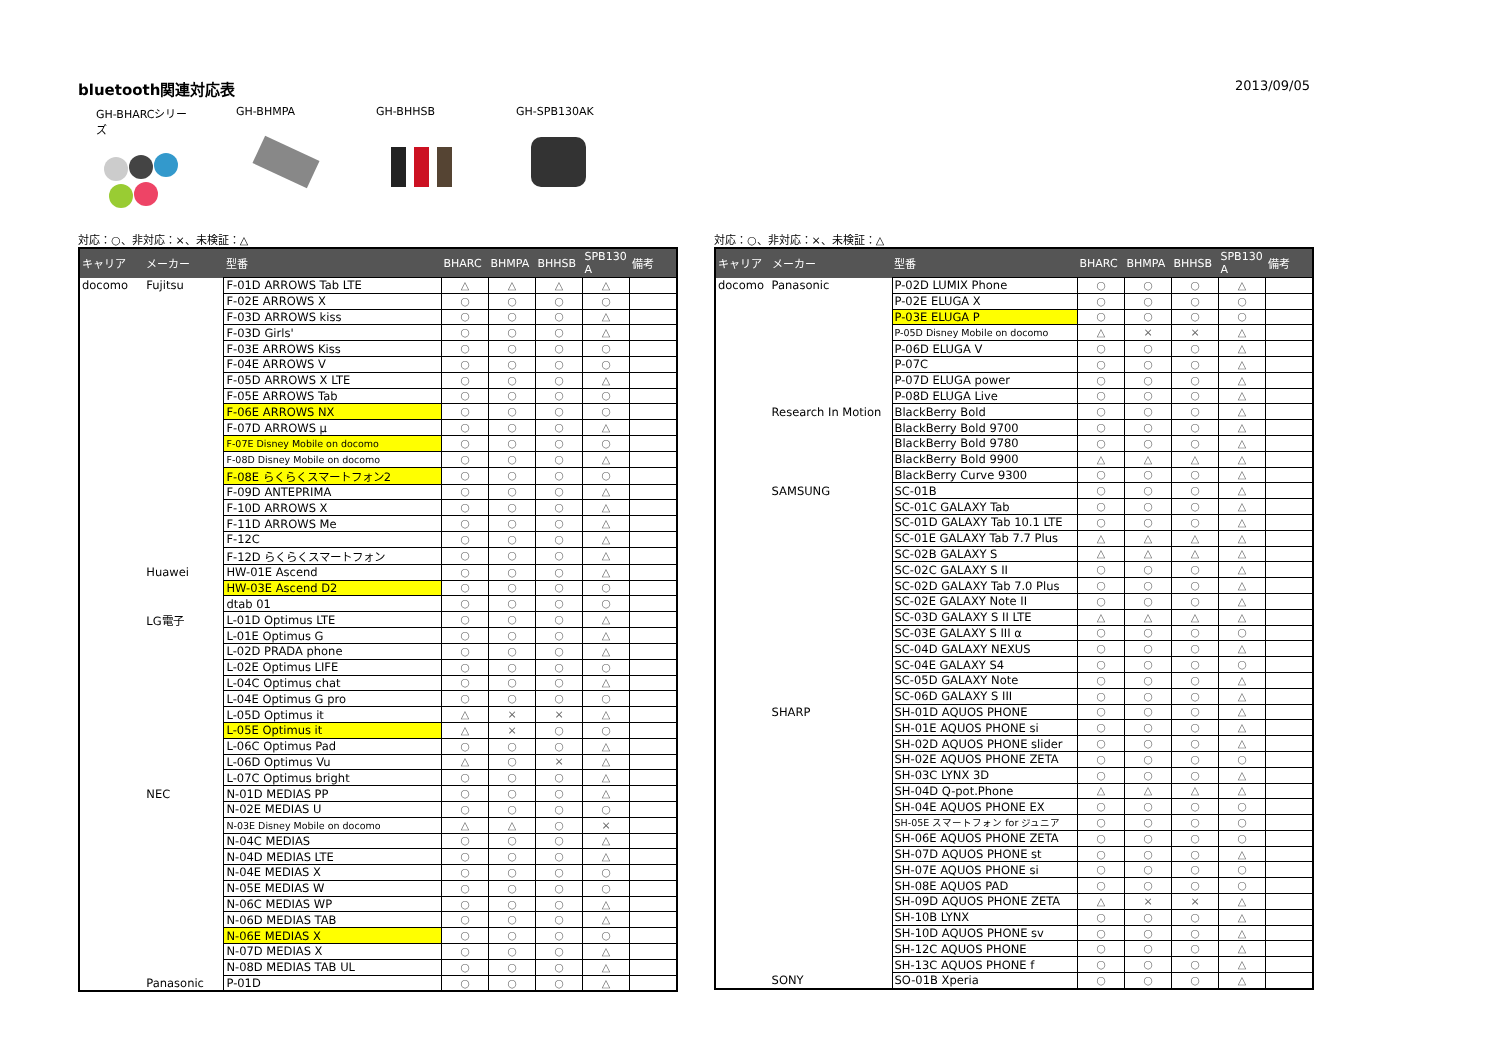bluetooth関連対応表 2013/09/05
GH-BHARCシリーズ GH-BHMPA GH-BHHSB GH-SPB130AK
対応：○、非対応：×、未検証：△
| キャリア | メーカー | 型番 | BHARC | BHMPA | BHHSB | SPB130 A | 備考 |
| --- | --- | --- | --- | --- | --- | --- | --- |
| docomo | Fujitsu | F-01D ARROWS Tab LTE | △ | △ | △ | △ | |
| | | F-02E ARROWS X | ○ | ○ | ○ | ○ | |
| | | F-03D ARROWS kiss | ○ | ○ | ○ | △ | |
| | | F-03D Girls' | ○ | ○ | ○ | △ | |
| | | F-03E ARROWS Kiss | ○ | ○ | ○ | ○ | |
| | | F-04E ARROWS V | ○ | ○ | ○ | ○ | |
| | | F-05D ARROWS X LTE | ○ | ○ | ○ | △ | |
| | | F-05E ARROWS Tab | ○ | ○ | ○ | ○ | |
| | | F-06E ARROWS NX | ○ | ○ | ○ | ○ | |
| | | F-07D ARROWS μ | ○ | ○ | ○ | △ | |
| | | F-07E Disney Mobile on docomo | ○ | ○ | ○ | ○ | |
| | | F-08D Disney Mobile on docomo | ○ | ○ | ○ | △ | |
| | | F-08E らくらくスマートフォン2 | ○ | ○ | ○ | ○ | |
| | | F-09D ANTEPRIMA | ○ | ○ | ○ | △ | |
| | | F-10D ARROWS X | ○ | ○ | ○ | △ | |
| | | F-11D ARROWS Me | ○ | ○ | ○ | △ | |
| | | F-12C | ○ | ○ | ○ | △ | |
| | | F-12D らくらくスマートフォン | ○ | ○ | ○ | △ | |
| | Huawei | HW-01E Ascend | ○ | ○ | ○ | △ | |
| | | HW-03E Ascend D2 | ○ | ○ | ○ | ○ | |
| | | dtab 01 | ○ | ○ | ○ | ○ | |
| | LG電子 | L-01D Optimus LTE | ○ | ○ | ○ | △ | |
| | | L-01E Optimus G | ○ | ○ | ○ | △ | |
| | | L-02D PRADA phone | ○ | ○ | ○ | △ | |
| | | L-02E Optimus LIFE | ○ | ○ | ○ | ○ | |
| | | L-04C Optimus chat | ○ | ○ | ○ | △ | |
| | | L-04E Optimus G pro | ○ | ○ | ○ | ○ | |
| | | L-05D Optimus it | △ | × | × | △ | |
| | | L-05E Optimus it | △ | × | ○ | ○ | |
| | | L-06C Optimus Pad | ○ | ○ | ○ | △ | |
| | | L-06D Optimus Vu | △ | ○ | × | △ | |
| | | L-07C Optimus bright | ○ | ○ | ○ | △ | |
| | NEC | N-01D MEDIAS PP | ○ | ○ | ○ | △ | |
| | | N-02E MEDIAS U | ○ | ○ | ○ | ○ | |
| | | N-03E Disney Mobile on docomo | △ | △ | ○ | × | |
| | | N-04C MEDIAS | ○ | ○ | ○ | △ | |
| | | N-04D MEDIAS LTE | ○ | ○ | ○ | △ | |
| | | N-04E MEDIAS X | ○ | ○ | ○ | ○ | |
| | | N-05E MEDIAS W | ○ | ○ | ○ | ○ | |
| | | N-06C MEDIAS WP | ○ | ○ | ○ | △ | |
| | | N-06D MEDIAS TAB | ○ | ○ | ○ | △ | |
| | | N-06E MEDIAS X | ○ | ○ | ○ | ○ | |
| | | N-07D MEDIAS X | ○ | ○ | ○ | △ | |
| | | N-08D MEDIAS TAB UL | ○ | ○ | ○ | △ | |
| | Panasonic | P-01D | ○ | ○ | ○ | △ | |
対応：○、非対応：×、未検証：△
| キャリア | メーカー | 型番 | BHARC | BHMPA | BHHSB | SPB130 A | 備考 |
| --- | --- | --- | --- | --- | --- | --- | --- |
| docomo | Panasonic | P-02D LUMIX Phone | ○ | ○ | ○ | △ | |
| | | P-02E ELUGA X | ○ | ○ | ○ | ○ | |
| | | P-03E ELUGA P | ○ | ○ | ○ | ○ | |
| | | P-05D Disney Mobile on docomo | △ | × | × | △ | |
| | | P-06D ELUGA V | ○ | ○ | ○ | △ | |
| | | P-07C | ○ | ○ | ○ | △ | |
| | | P-07D ELUGA power | ○ | ○ | ○ | △ | |
| | | P-08D ELUGA Live | ○ | ○ | ○ | △ | |
| | Research In Motion | BlackBerry Bold | ○ | ○ | ○ | △ | |
| | | BlackBerry Bold 9700 | ○ | ○ | ○ | △ | |
| | | BlackBerry Bold 9780 | ○ | ○ | ○ | △ | |
| | | BlackBerry Bold 9900 | △ | △ | △ | △ | |
| | | BlackBerry Curve 9300 | ○ | ○ | ○ | △ | |
| | SAMSUNG | SC-01B | ○ | ○ | ○ | △ | |
| | | SC-01C GALAXY Tab | ○ | ○ | ○ | △ | |
| | | SC-01D GALAXY Tab 10.1 LTE | ○ | ○ | ○ | △ | |
| | | SC-01E GALAXY Tab 7.7 Plus | △ | △ | △ | △ | |
| | | SC-02B GALAXY S | △ | △ | △ | △ | |
| | | SC-02C GALAXY S II | ○ | ○ | ○ | △ | |
| | | SC-02D GALAXY Tab 7.0 Plus | ○ | ○ | ○ | △ | |
| | | SC-02E GALAXY Note II | ○ | ○ | ○ | △ | |
| | | SC-03D GALAXY S II LTE | △ | △ | △ | △ | |
| | | SC-03E GALAXY S III α | ○ | ○ | ○ | ○ | |
| | | SC-04D GALAXY NEXUS | ○ | ○ | ○ | △ | |
| | | SC-04E GALAXY S4 | ○ | ○ | ○ | ○ | |
| | | SC-05D GALAXY Note | ○ | ○ | ○ | △ | |
| | | SC-06D GALAXY S III | ○ | ○ | ○ | △ | |
| | SHARP | SH-01D AQUOS PHONE | ○ | ○ | ○ | △ | |
| | | SH-01E AQUOS PHONE si | ○ | ○ | ○ | △ | |
| | | SH-02D AQUOS PHONE slider | ○ | ○ | ○ | △ | |
| | | SH-02E AQUOS PHONE ZETA | ○ | ○ | ○ | ○ | |
| | | SH-03C LYNX 3D | ○ | ○ | ○ | △ | |
| | | SH-04D Q-pot.Phone | △ | △ | △ | △ | |
| | | SH-04E AQUOS PHONE EX | ○ | ○ | ○ | ○ | |
| | | SH-05E スマートフォン for ジュニア | ○ | ○ | ○ | ○ | |
| | | SH-06E AQUOS PHONE ZETA | ○ | ○ | ○ | ○ | |
| | | SH-07D AQUOS PHONE st | ○ | ○ | ○ | △ | |
| | | SH-07E AQUOS PHONE si | ○ | ○ | ○ | ○ | |
| | | SH-08E AQUOS PAD | ○ | ○ | ○ | ○ | |
| | | SH-09D AQUOS PHONE ZETA | △ | × | × | △ | |
| | | SH-10B LYNX | ○ | ○ | ○ | △ | |
| | | SH-10D AQUOS PHONE sv | ○ | ○ | ○ | △ | |
| | | SH-12C AQUOS PHONE | ○ | ○ | ○ | △ | |
| | | SH-13C AQUOS PHONE f | ○ | ○ | ○ | △ | |
| | SONY | SO-01B Xperia | ○ | ○ | ○ | △ | |